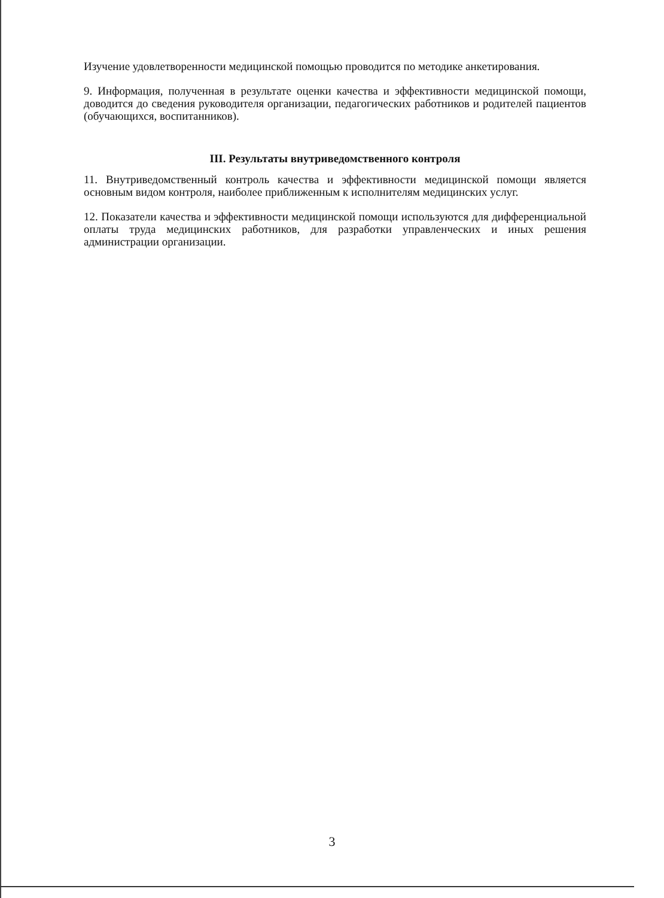Изучение удовлетворенности медицинской помощью проводится по методике анкетирования.
9. Информация, полученная в результате оценки качества и эффективности медицинской помощи, доводится до сведения руководителя организации, педагогических работников и родителей пациентов (обучающихся, воспитанников).
III. Результаты внутриведомственного контроля
11. Внутриведомственный контроль качества и эффективности медицинской помощи является основным видом контроля, наиболее приближенным к исполнителям медицинских услуг.
12. Показатели качества и эффективности медицинской помощи используются для дифференциальной оплаты труда медицинских работников, для разработки управленческих и иных решения администрации организации.
3